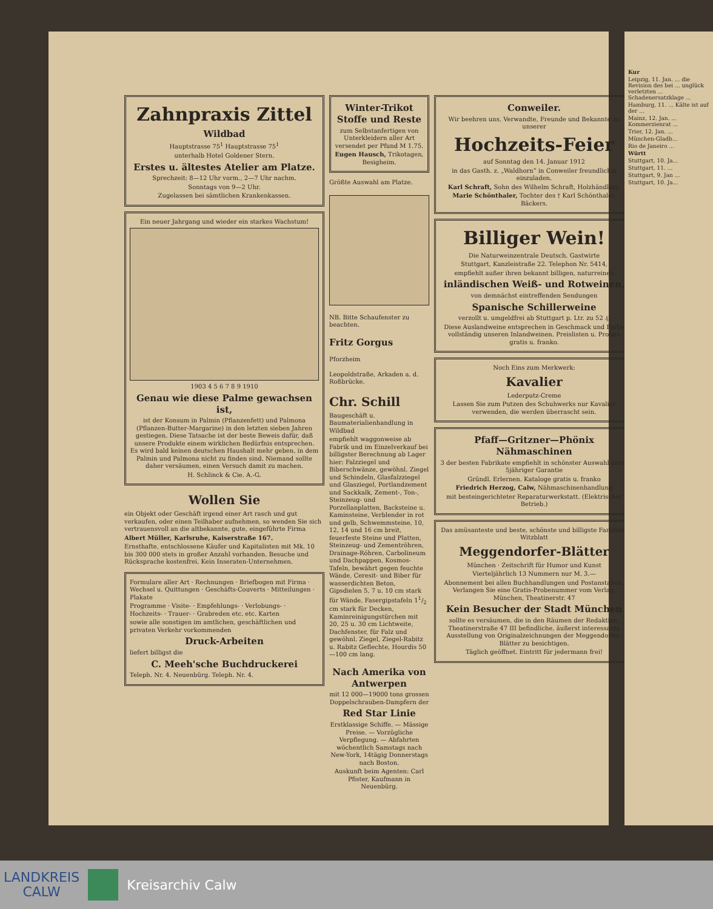Zahnpraxis Zittel
Wildbad
Hauptstrasse 75<sup>1</sup> Hauptstrasse 75<sup>1</sup>
unterhalb Hotel Goldener Stern.
Erstes u. ältestes Atelier am Platze.
Sprechzeit: 8—12 Uhr vorm., 2—7 Uhr nachm.
Sonntags von 9—2 Uhr.
Zugelassen bei sämtlichen Krankenkassen.
Ein neuer Jahrgang und wieder ein starkes Wachstum!
1903 4 5 6 7 8 9 1910
Genau wie diese Palme gewachsen ist,
ist der Konsum in Palmin (Pflanzenfett) und Palmona (Pflanzen-Butter-Margarine) in den letzten sieben Jahren gestiegen. Diese Tatsache ist der beste Beweis dafür, daß unsere Produkte einem wirklichen Bedürfnis entsprechen. Es wird bald keinen deutschen Haushalt mehr geben, in dem Palmin und Palmona nicht zu finden sind. Niemand sollte daher versäumen, einen Versuch damit zu machen.
H. Schlinck & Cie. A.-G.
Wollen Sie
ein Objekt oder Geschäft irgend einer Art rasch und gut verkaufen, oder einen Teilhaber aufnehmen, so wenden Sie sich vertrauensvoll an die altbekannte, gute, eingeführte Firma
Albert Müller, Karlsruhe, Kaiserstraße 167.
Ernsthafte, entschlossene Käufer und Kapitalisten mit Mk. 10 bis 300 000 stets in großer Anzahl vorhanden. Besuche und Rücksprache kostenfrei. Kein Inseraten-Unternehmen.
Formulare aller Art · Rechnungen · Briefbogen mit Firma · Wechsel u. Quittungen · Geschäfts-Couverts · Mitteilungen · Plakate
Programme · Visite- · Empfehlungs- · Verlobungs- · Hochzeits- · Trauer- · Grabreden etc. etc. Karten
sowie alle sonstigen im amtlichen, geschäftlichen und privaten Verkehr vorkommenden
Druck-Arbeiten
liefert billigst die
C. Meeh'sche Buchdruckerei
Teleph. Nr. 4. Neuenbürg. Teleph. Nr. 4.
Winter-Trikot Stoffe und Reste
zum Selbstanfertigen von Unterkleidern aller Art versendet per Pfund M 1.75.
Eugen Hausch, Trikotagen, Besigheim.
Größte Auswahl am Platze.
NB. Bitte Schaufenster zu beachten.
Fritz Gorgus
Pforzheim
Leopoldstraße, Arkaden a. d. Roßbrücke.
Chr. Schill
Baugeschäft u. Baumaterialienhandlung in Wildbad
empfiehlt waggonweise ab Fabrik und im Einzelverkauf bei billigster Berechnung ab Lager hier: Falzziegel und Biberschwänze, gewöhnl. Ziegel und Schindeln, Glasfalzziegel und Glasziegel, Portlandzement und Sackkalk, Zement-, Ton-, Steinzeug- und Porzellanplatten, Backsteine u. Kaminsteine, Verblender in rot und gelb, Schwemmsteine, 10, 12, 14 und 16 cm breit, feuerfeste Steine und Platten, Steinzeug- und Zementröhren, Drainage-Röhren, Carbolineum und Dachpappen, Kosmos-Tafeln, bewährt gegen feuchte Wände, Ceresit- und Biber für wasserdichten Beton, Gipsdielen 5, 7 u. 10 cm stark für Wände, Fasergipstafeln 11/2 cm stark für Decken, Kaminreinigungstürchen mit 20, 25 u. 30 cm Lichtweite, Dachfenster, für Falz und gewöhnl. Ziegel, Ziegel-Rabitz u. Rabitz Geflechte, Hourdis 50—100 cm lang.
Nach Amerika von Antwerpen
mit 12 000—19000 tons grossen Doppelschrauben-Dampfern der
Red Star Linie
Erstklassige Schiffe. — Mässige Preise. — Vorzügliche Verpflegung. — Abfahrten wöchentlich Samstags nach New-York, 14tägig Donnerstags nach Boston.
Auskunft beim Agenten: Carl Pfister, Kaufmann in Neuenbürg.
Conweiler.
Wir beehren uns, Verwandte, Freunde und Bekannte zu unserer
Hochzeits-Feier
auf Sonntag den 14. Januar 1912
in das Gasth. z. „Waldhorn“ in Conweiler freundlichst einzuladen.
Karl Schraft, Sohn des Wilhelm Schraft, Holzhändlers.
Marie Schönthaler, Tochter des † Karl Schönthaler, Bäckers.
Billiger Wein!
Die Naturweinzentrale Deutsch. Gastwirte
Stuttgart, Kanzleistraße 22. Telephon Nr. 5414,
empfiehlt außer ihren bekannt billigen, naturreinen
inländischen Weiß- und Rotweinen,
von demnächst eintreffenden Sendungen
Spanische Schillerweine
verzollt u. umgeldfrei ab Stuttgart p. Ltr. zu 52 ₰.
Diese Auslandweine entsprechen in Geschmack und Farbe vollständig unseren Inlandweinen. Preislisten u. Proben gratis u. franko.
Noch Eins zum Merkwerk:
Kavalier
Lederputz-Creme
Lassen Sie zum Putzen des Schuhwerks nur Kavalier verwenden, die werden überrascht sein.
Pfaff—Gritzner—Phönix Nähmaschinen
3 der besten Fabrikate empfiehlt in schönster Auswahl unter 5jähriger Garantie
Gründl. Erlernen. Kataloge gratis u. franko
Friedrich Herzog, Calw, Nähmaschinenhandlung
mit bestein­gerichteter Reparaturwerkstatt. (Elektrischer Betrieb.)
Das amüsanteste und beste, schönste und billigste Familien-Witzblatt
Meggendorfer-Blätter
München · Zeitschrift für Humor und Kunst
Vierteljährlich 13 Nummern nur M. 3.—
Abonnement bei allen Buchhandlungen und Postanstalten. Verlangen Sie eine Gratis-Probenummer vom Verlag, München, Theatinerstr. 47
Kein Besucher der Stadt München
sollte es versäumen, die in den Räumen der Redaktion, Theatinerstraße 47 III befindliche, äußerst interessante Ausstellung von Originalzeichnungen der Meggendorfer-Blätter zu besichtigen.
Täglich geöffnet. Eintritt für jedermann frei!
Kur
Leipzig, 11. Jan. ... die Revision des bei ... unglück verletzten ... Schadenersatzklage ...
Hamburg, 11. ... Kälte ist auf der ...
Mainz, 12. Jan. ... Kommerzienrat ...
Trier, 12. Jan. ...
München-Gladb...
Rio de Janeiro ...
Württ
Stuttgart, 10. Ja...
Stuttgart, 11. ...
Stuttgart, 9. Jan ...
Stuttgart, 10. Ja...
LANDKREIS
CALW
Kreisarchiv Calw